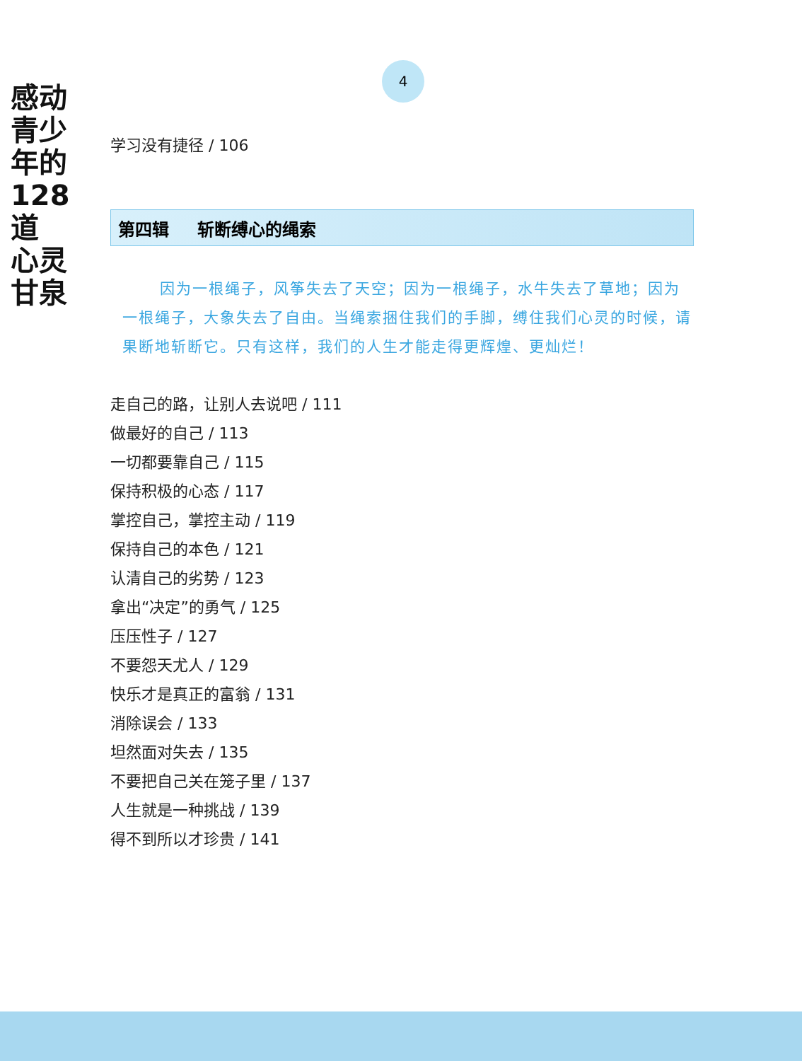感动
青少年的
128道
心灵
甘泉
4
学习没有捷径 / 106
第四辑 斩断缚心的绳索
因为一根绳子，风筝失去了天空；因为一根绳子，水牛失去了草地；因为一根绳子，大象失去了自由。当绳索捆住我们的手脚，缚住我们心灵的时候，请果断地斩断它。只有这样，我们的人生才能走得更辉煌、更灿烂！
走自己的路，让别人去说吧 / 111
做最好的自己 / 113
一切都要靠自己 / 115
保持积极的心态 / 117
掌控自己，掌控主动 / 119
保持自己的本色 / 121
认清自己的劣势 / 123
拿出“决定”的勇气 / 125
压压性子 / 127
不要怨天尤人 / 129
快乐才是真正的富翁 / 131
消除误会 / 133
坦然面对失去 / 135
不要把自己关在笼子里 / 137
人生就是一种挑战 / 139
得不到所以才珍贵 / 141